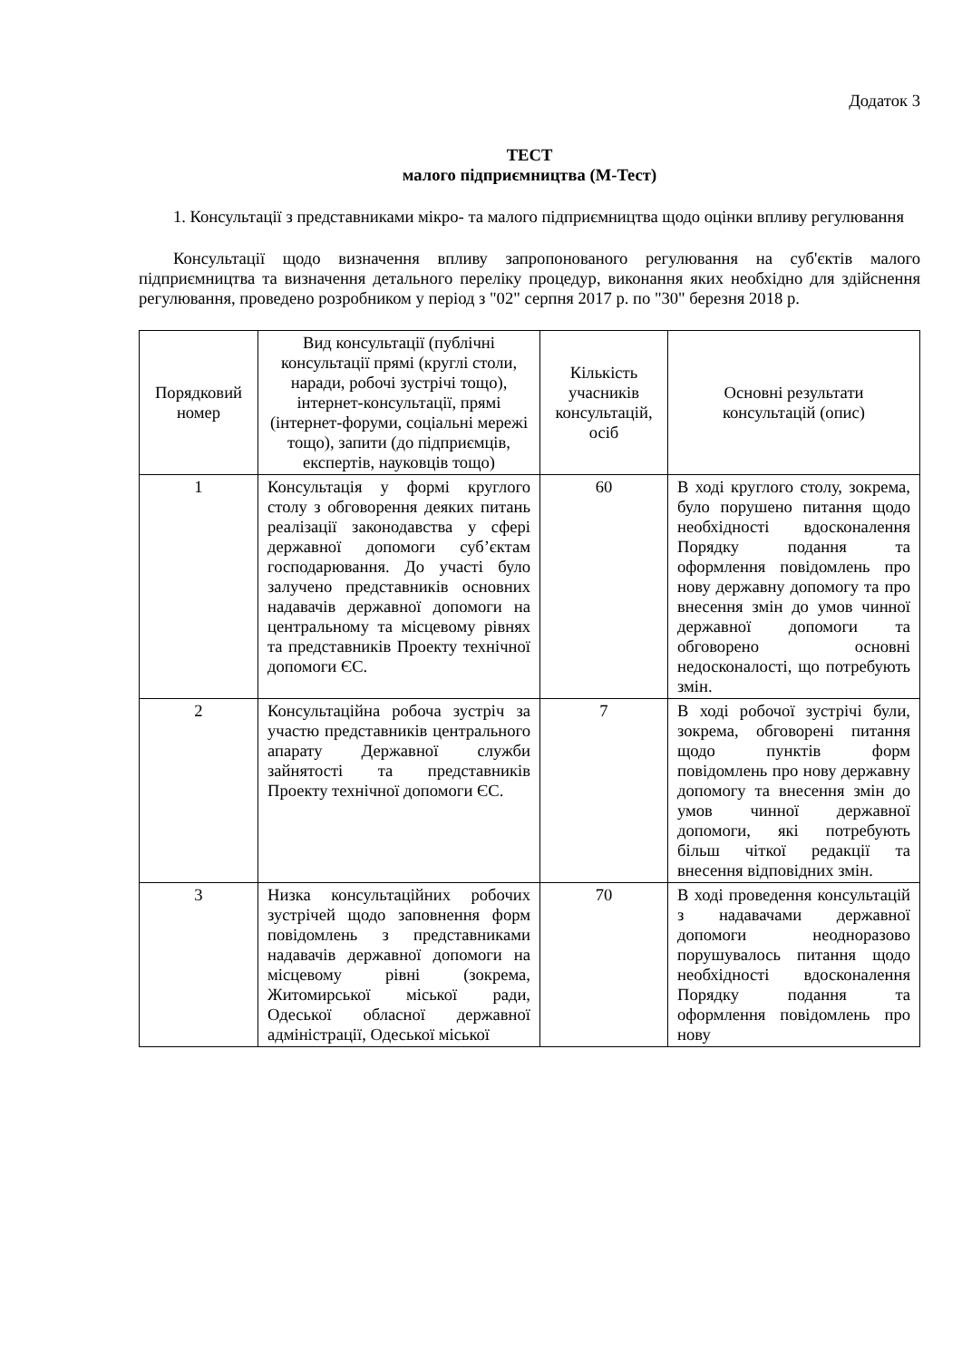Додаток 3
ТЕСТ
малого підприємництва (М-Тест)
1. Консультації з представниками мікро- та малого підприємництва щодо оцінки впливу регулювання
Консультації щодо визначення впливу запропонованого регулювання на суб'єктів малого підприємництва та визначення детального переліку процедур, виконання яких необхідно для здійснення регулювання, проведено розробником у період з "02" серпня 2017 р. по "30" березня 2018 р.
| Порядковий номер | Вид консультації (публічні консультації прямі (круглі столи, наради, робочі зустрічі тощо), інтернет-консультації, прямі (інтернет-форуми, соціальні мережі тощо), запити (до підприємців, експертів, науковців тощо) | Кількість учасників консультацій, осіб | Основні результати консультацій (опис) |
| --- | --- | --- | --- |
| 1 | Консультація у формі круглого столу з обговорення деяких питань реалізації законодавства у сфері державної допомоги суб’єктам господарювання. До участі було залучено представників основних надавачів державної допомоги на центральному та місцевому рівнях та представників Проекту технічної допомоги ЄС. | 60 | В ході круглого столу, зокрема, було порушено питання щодо необхідності вдосконалення Порядку подання та оформлення повідомлень про нову державну допомогу та про внесення змін до умов чинної державної допомоги та обговорено основні недосконалості, що потребують змін. |
| 2 | Консультаційна робоча зустріч за участю представників центрального апарату Державної служби зайнятості та представників Проекту технічної допомоги ЄС. | 7 | В ході робочої зустрічі були, зокрема, обговорені питання щодо пунктів форм повідомлень про нову державну допомогу та внесення змін до умов чинної державної допомоги, які потребують більш чіткої редакції та внесення відповідних змін. |
| 3 | Низка консультаційних робочих зустрічей щодо заповнення форм повідомлень з представниками надавачів державної допомоги на місцевому рівні (зокрема, Житомирської міської ради, Одеської обласної державної адміністрації, Одеської міської | 70 | В ході проведення консультацій з надавачами державної допомоги неодноразово порушувалось питання щодо необхідності вдосконалення Порядку подання та оформлення повідомлень про нову |